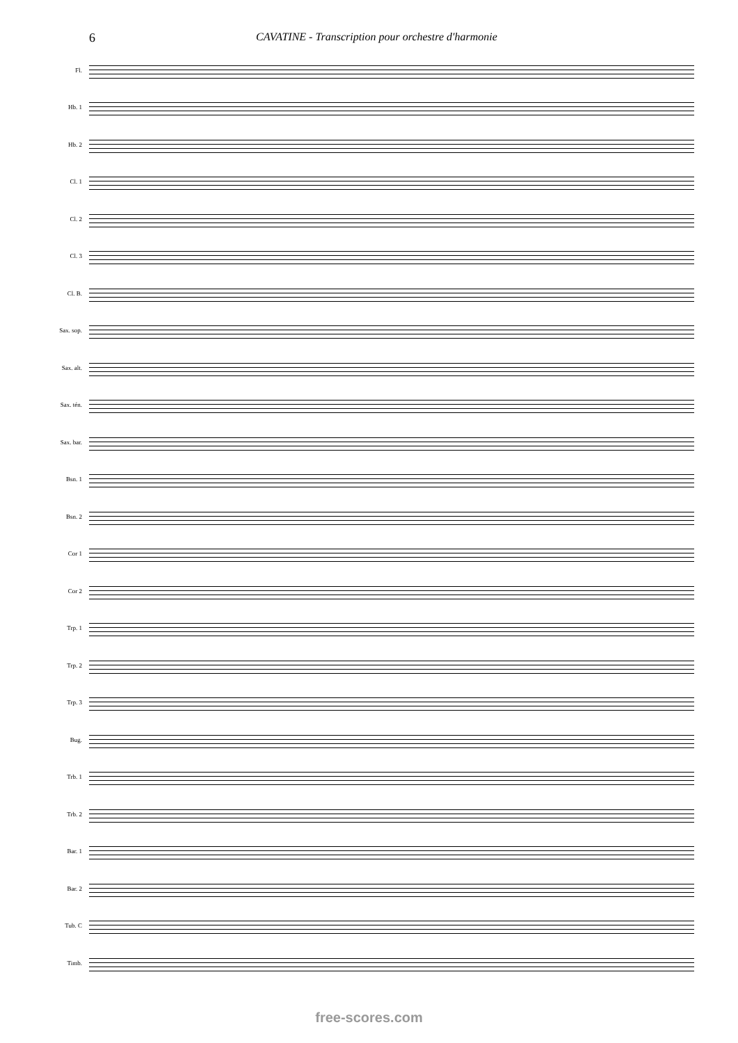6 CAVATINE - Transcription pour orchestre d'harmonie
Fl.
Hb. 1
Hb. 2
Cl. 1
Cl. 2
Cl. 3
Cl. B.
Sax. sop.
Sax. alt.
Sax. tén.
Sax. bar.
Bsn. 1
Bsn. 2
Cor 1
Cor 2
Trp. 1
Trp. 2
Trp. 3
Bug.
Trb. 1
Trb. 2
Bar. 1
Bar. 2
Tub. C
Timb.
free-scores.com